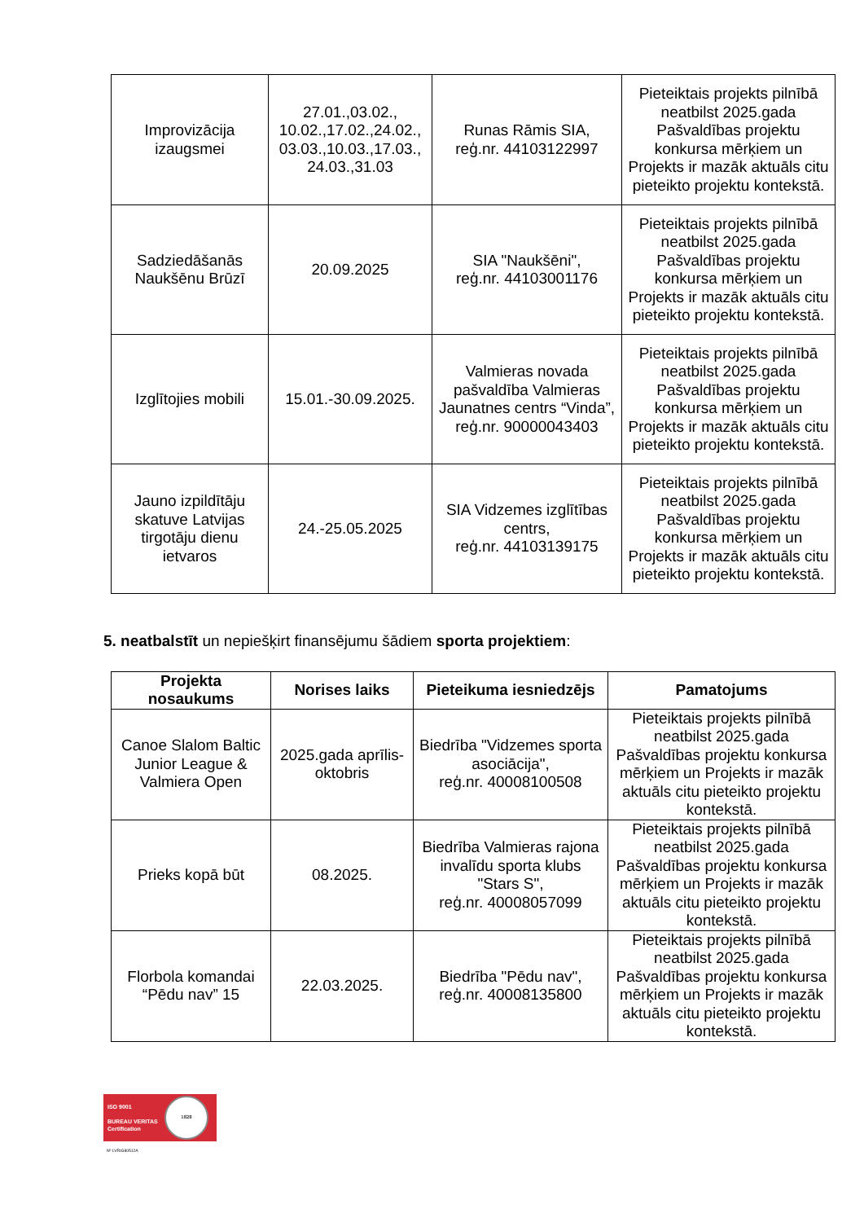| Improvizācija izaugsmei | 27.01.,03.02., 10.02.,17.02.,24.02., 03.03.,10.03.,17.03., 24.03.,31.03 | Runas Rāmis SIA, reģ.nr. 44103122997 | Pieteiktais projekts pilnībā neatbilst 2025.gada Pašvaldības projektu konkursa mērķiem un Projekts ir mazāk aktuāls citu pieteikto projektu kontekstā. |
| Sadziedāšanās Naukšēnu Brūzī | 20.09.2025 | SIA "Naukšēni", reģ.nr. 44103001176 | Pieteiktais projekts pilnībā neatbilst 2025.gada Pašvaldības projektu konkursa mērķiem un Projekts ir mazāk aktuāls citu pieteikto projektu kontekstā. |
| Izglītojies mobili | 15.01.-30.09.2025. | Valmieras novada pašvaldība Valmieras Jaunatnes centrs “Vinda”, reģ.nr. 90000043403 | Pieteiktais projekts pilnībā neatbilst 2025.gada Pašvaldības projektu konkursa mērķiem un Projekts ir mazāk aktuāls citu pieteikto projektu kontekstā. |
| Jauno izpildītāju skatuve Latvijas tirgotāju dienu ietvaros | 24.-25.05.2025 | SIA Vidzemes izglītības centrs, reģ.nr. 44103139175 | Pieteiktais projekts pilnībā neatbilst 2025.gada Pašvaldības projektu konkursa mērķiem un Projekts ir mazāk aktuāls citu pieteikto projektu kontekstā. |
5. neatbalstīt un nepiešķirt finansējumu šādiem sporta projektiem:
| Projekta nosaukums | Norises laiks | Pieteikuma iesniedzējs | Pamatojums |
| --- | --- | --- | --- |
| Canoe Slalom Baltic Junior League & Valmiera Open | 2025.gada aprīlis-oktobris | Biedrība "Vidzemes sporta asociācija", reģ.nr. 40008100508 | Pieteiktais projekts pilnībā neatbilst 2025.gada Pašvaldības projektu konkursa mērķiem un Projekts ir mazāk aktuāls citu pieteikto projektu kontekstā. |
| Prieks kopā būt | 08.2025. | Biedrība Valmieras rajona invalīdu sporta klubs "Stars S", reģ.nr. 40008057099 | Pieteiktais projekts pilnībā neatbilst 2025.gada Pašvaldības projektu konkursa mērķiem un Projekts ir mazāk aktuāls citu pieteikto projektu kontekstā. |
| Florbola komandai “Pēdu nav” 15 | 22.03.2025. | Biedrība "Pēdu nav", reģ.nr. 40008135800 | Pieteiktais projekts pilnībā neatbilst 2025.gada Pašvaldības projektu konkursa mērķiem un Projekts ir mazāk aktuāls citu pieteikto projektu kontekstā. |
ISO 9001
BUREAU VERITAS
Certification
1828
Nº LVRIG80512A